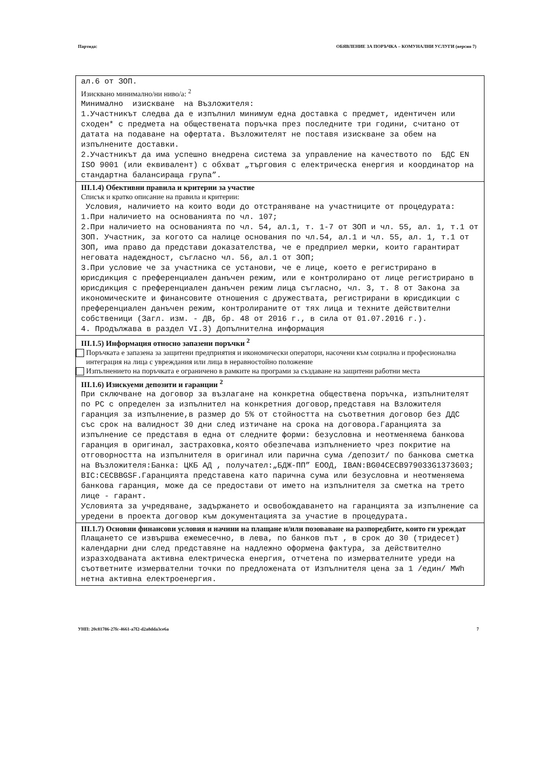Партида: ОБЯВЛЕНИЕ ЗА ПОРЪЧКА – КОМУНАЛНИ УСЛУГИ (версия 7)
ал.6 от ЗОП.
Изисквано минимално/ни ниво/а: <sup>2</sup>
Минимално изискване на Възложителя: 1.Участникът следва да е изпълнил минимум една доставка с предмет, идентичен или сходен* с предмета на обществената поръчка през последните три години, считано от датата на подаване на офертата. Възложителят не поставя изискване за обем на изпълнените доставки. 2.Участникът да има успешно внедрена система за управление на качеството по БДС EN ISO 9001 (или еквивалент) с обхват „търговия с електрическа енергия и координатор на стандартна балансираща група”.
III.1.4) Обективни правила и критерии за участие
Списък и кратко описание на правила и критерии:
Условия, наличието на които води до отстраняване на участниците от процедурата: 1.При наличието на основанията по чл. 107; 2.При наличието на основанията по чл. 54, ал.1, т. 1-7 от ЗОП и чл. 55, ал. 1, т.1 от ЗОП. Участник, за когото са налице основания по чл.54, ал.1 и чл. 55, ал. 1, т.1 от ЗОП, има право да представи доказателства, че е предприел мерки, които гарантират неговата надеждност, съгласно чл. 56, ал.1 от ЗОП; 3.При условие че за участника се установи, че е лице, което е регистрирано в юрисдикция с преференциален данъчен режим, или е контролирано от лице регистрирано в юрисдикция с преференциален данъчен режим лица съгласно, чл. 3, т. 8 от Закона за икономическите и финансовите отношения с дружествата, регистрирани в юрисдикции с преференциален данъчен режим, контролираните от тях лица и техните действителни собственици (Загл. изм. - ДВ, бр. 48 от 2016 г., в сила от 01.07.2016 г.). 4. Продължава в раздел VI.3) Допълнителна информация
III.1.5) Информация относно запазени поръчки <sup>2</sup>
Поръчката е запазена за защитени предприятия и икономически оператори, насочени към социална и професионална интеграция на лица с увреждания или лица в неравностойно положение
Изпълнението на поръчката е ограничено в рамките на програми за създаване на защитени работни места
III.1.6) Изискуеми депозити и гаранции <sup>2</sup>
При сключване на договор за възлагане на конкретна обществена поръчка, изпълнителят по РС с определен за изпълнител на конкретния договор,представя на Взложителя гаранция за изпълнение,в размер до 5% от стойността на съответния договор без ДДС със срок на валидност 30 дни след изтичане на срока на договора.Гаранцията за изпълнение се представя в една от следните форми: безусловна и неотменяема банкова гаранция в оригинал, застраховка,която обезпечава изпълнението чрез покритие на отговорността на изпълнителя в оригинал или парична сума /депозит/ по банкова сметка на Възложителя:Банка: ЦКБ АД , получател:„БДЖ-ПП” ЕООД, IBAN:BG04CECB979033G1373603; BIC:CECBBGSF.Гаранцията представена като парична сума или безусловна и неотменяема банкова гаранция, може да се предостави от името на изпълнителя за сметка на трето лице - гарант. Условията за учредяване, задържането и освобождаването на гаранцията за изпълнение са уредени в проекта договор към документацията за участие в процедурата.
III.1.7) Основни финансови условия и начини на плащане и/или позоваване на разпоредбите, които ги уреждат
Плащането се извършва ежемесечно, в лева, по банков път , в срок до 30 (тридесет) календарни дни след представяне на надлежно оформена фактура, за действително изразходваната активна електрическа енергия, отчетена по измервателните уреди на съответните измервателни точки по предложената от Изпълнителя цена за 1 /един/ MWh нетна активна електроенергия.
УНП: 20c81786-27fc-4661-a7f2-d2a8dda3ce6a 7